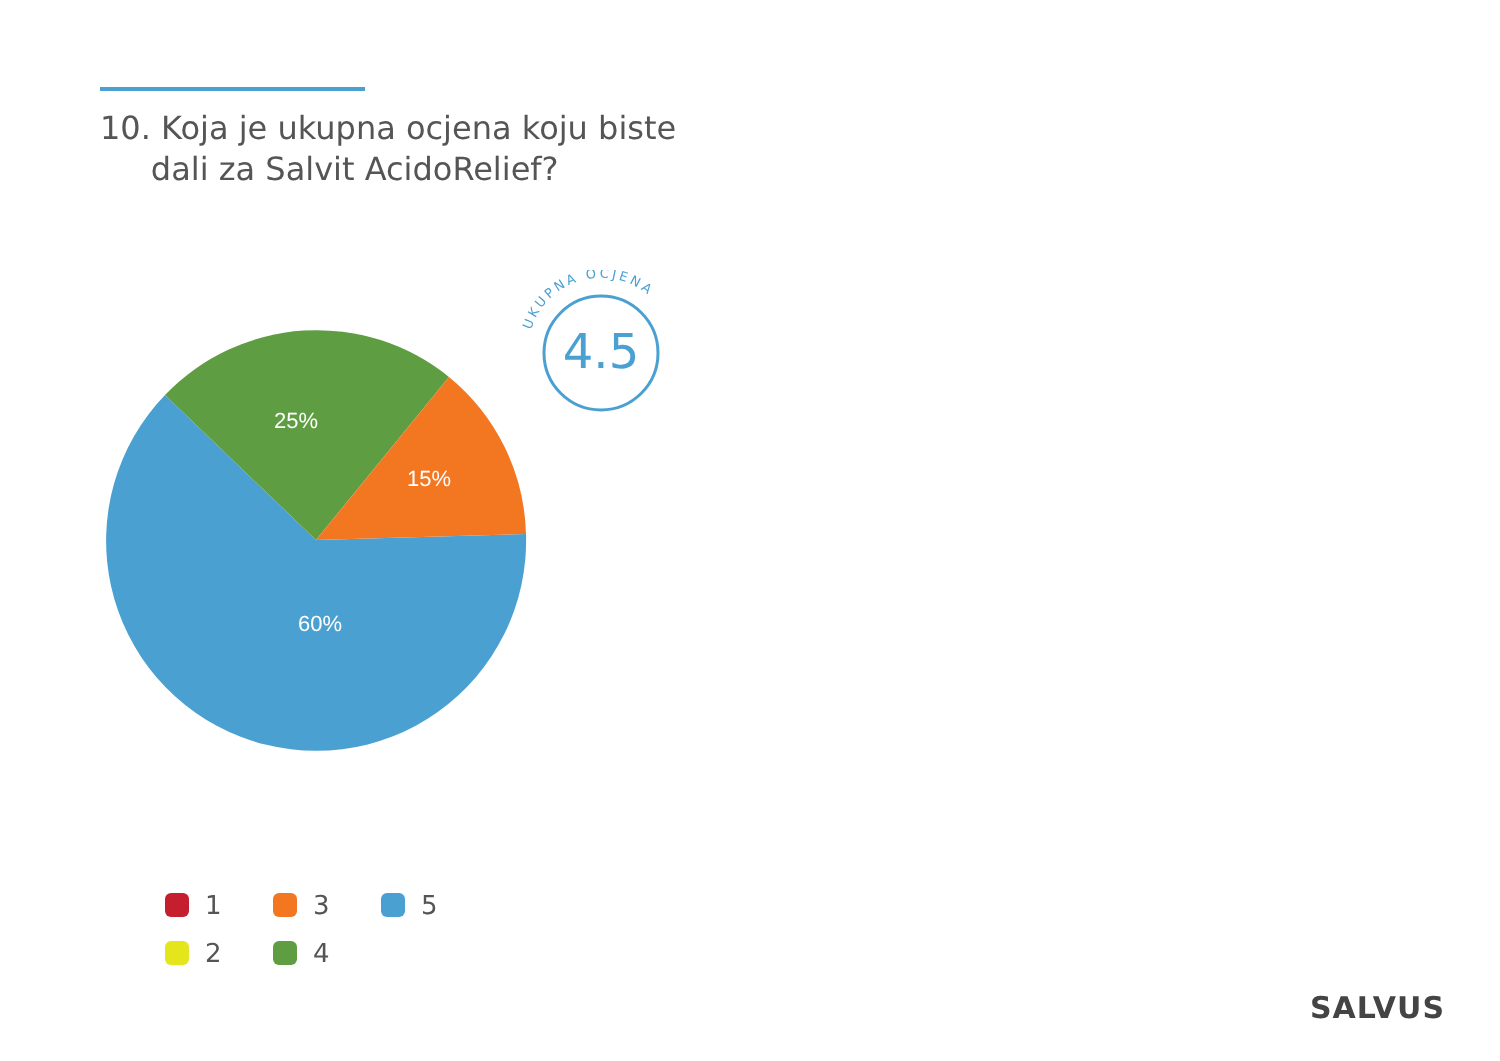10. Koja je ukupna ocjena koju biste
dali za Salvit AcidoRelief?
25%
15%
60%
4.5
UKUPNA OCJENA
1
3
5
2
4
SALVUS